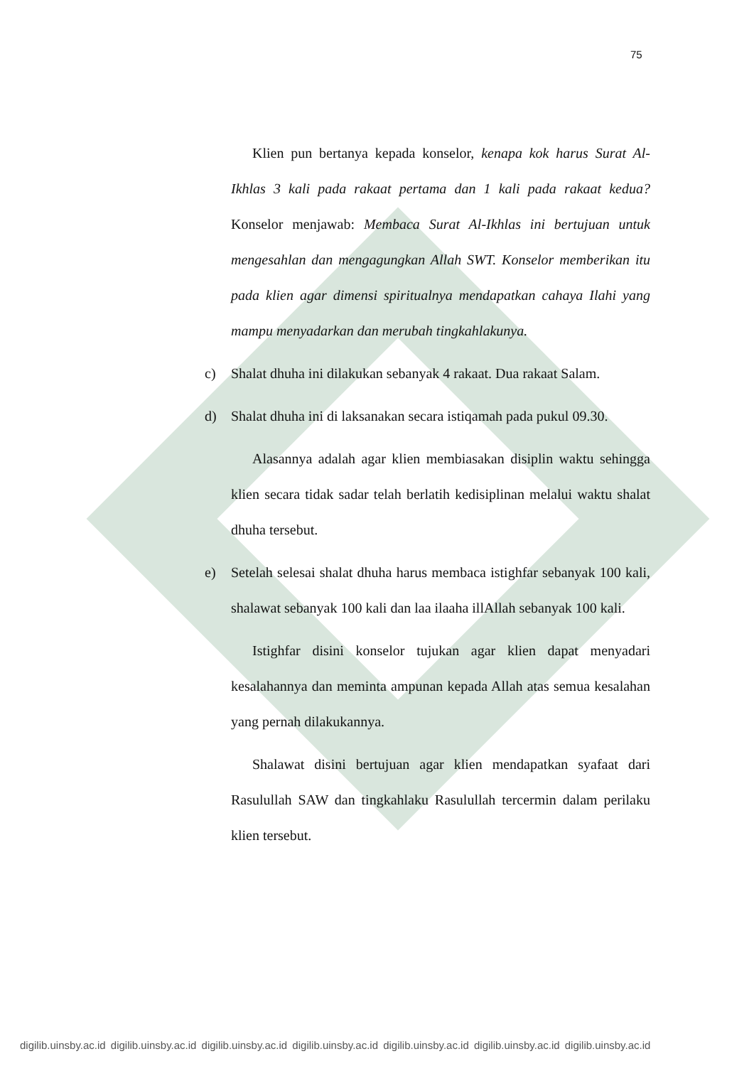75
Klien pun bertanya kepada konselor, kenapa kok harus Surat Al-Ikhlas 3 kali pada rakaat pertama dan 1 kali pada rakaat kedua? Konselor menjawab: Membaca Surat Al-Ikhlas ini bertujuan untuk mengesahlan dan mengagungkan Allah SWT. Konselor memberikan itu pada klien agar dimensi spiritualnya mendapatkan cahaya Ilahi yang mampu menyadarkan dan merubah tingkahlakunya.
c) Shalat dhuha ini dilakukan sebanyak 4 rakaat. Dua rakaat Salam.
d) Shalat dhuha ini di laksanakan secara istiqamah pada pukul 09.30.
Alasannya adalah agar klien membiasakan disiplin waktu sehingga klien secara tidak sadar telah berlatih kedisiplinan melalui waktu shalat dhuha tersebut.
e) Setelah selesai shalat dhuha harus membaca istighfar sebanyak 100 kali, shalawat sebanyak 100 kali dan laa ilaaha illAllah sebanyak 100 kali.
Istighfar disini konselor tujukan agar klien dapat menyadari kesalahannya dan meminta ampunan kepada Allah atas semua kesalahan yang pernah dilakukannya.
Shalawat disini bertujuan agar klien mendapatkan syafaat dari Rasulullah SAW dan tingkahlaku Rasulullah tercermin dalam perilaku klien tersebut.
digilib.uinsby.ac.id digilib.uinsby.ac.id digilib.uinsby.ac.id digilib.uinsby.ac.id digilib.uinsby.ac.id digilib.uinsby.ac.id digilib.uinsby.ac.id